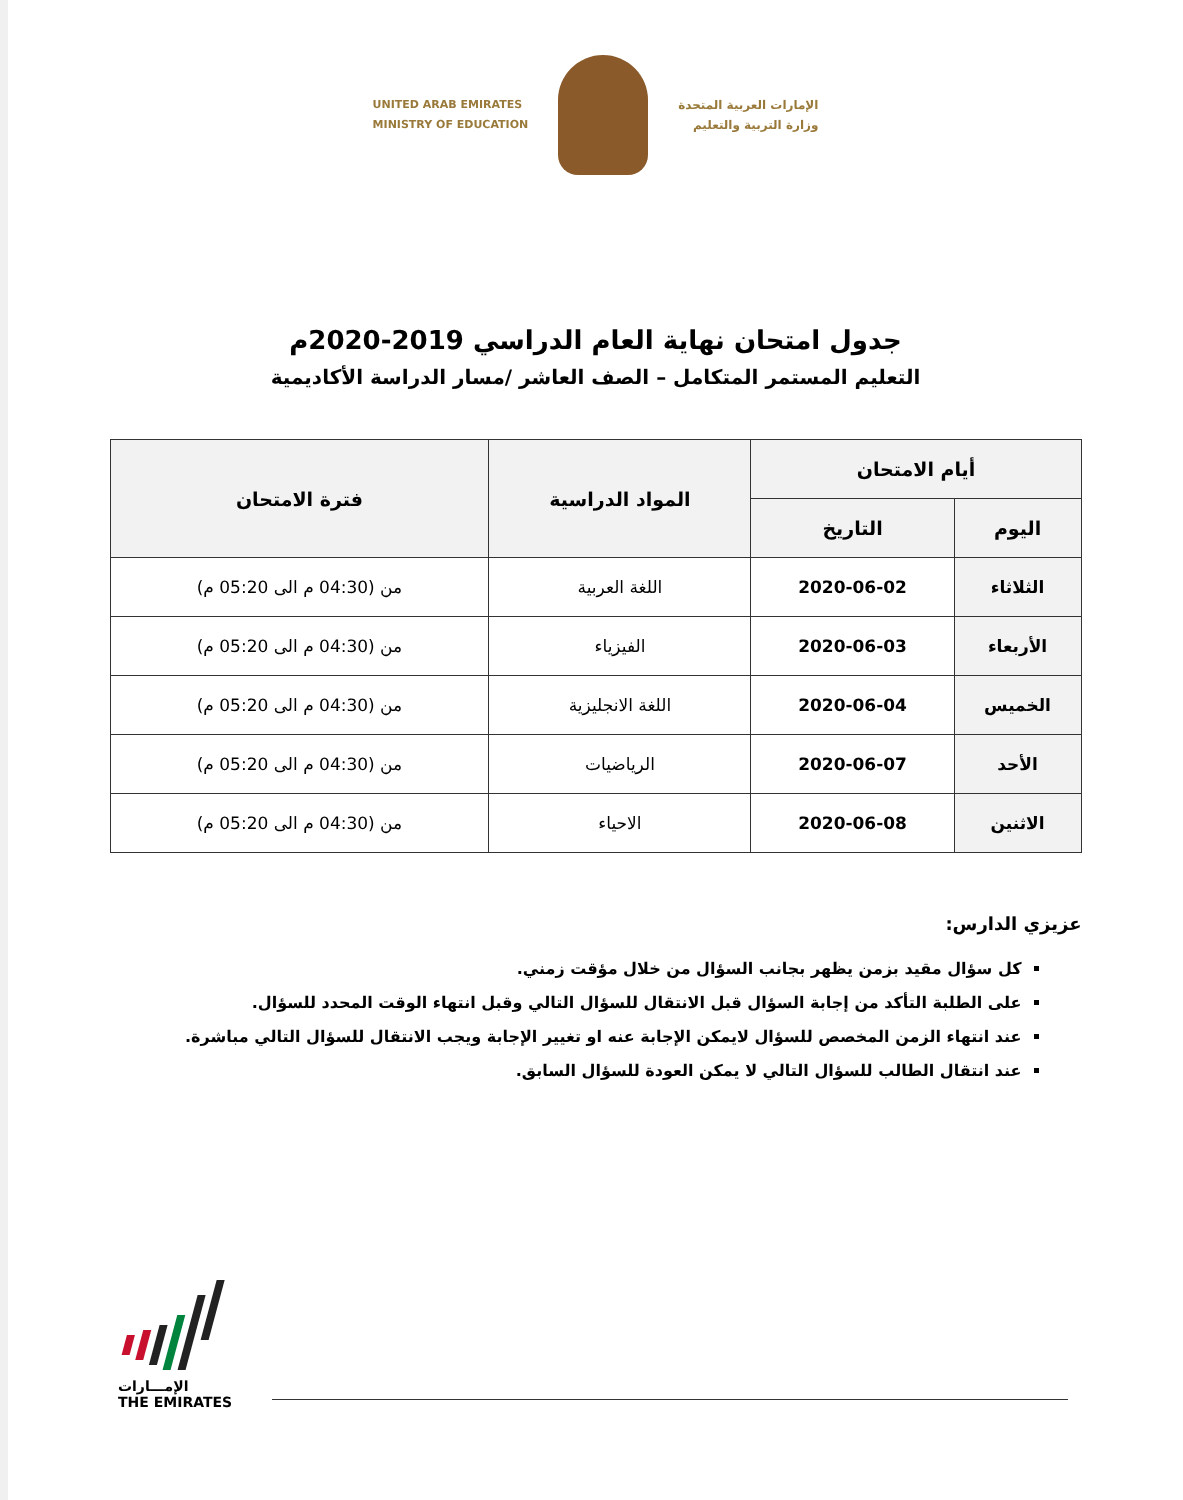UNITED ARAB EMIRATES
MINISTRY OF EDUCATION
الإمارات العربية المتحدة
وزارة التربية والتعليم
جدول امتحان نهاية العام الدراسي 2019-2020م
التعليم المستمر المتكامل – الصف العاشر /مسار الدراسة الأكاديمية
| أيام الامتحان | | المواد الدراسية | فترة الامتحان |
| --- | --- | --- | --- |
| اليوم | التاريخ | | |
| الثلاثاء | 2020-06-02 | اللغة العربية | من (04:30 م الى 05:20 م) |
| الأربعاء | 2020-06-03 | الفيزياء | من (04:30 م الى 05:20 م) |
| الخميس | 2020-06-04 | اللغة الانجليزية | من (04:30 م الى 05:20 م) |
| الأحد | 2020-06-07 | الرياضيات | من (04:30 م الى 05:20 م) |
| الاثنين | 2020-06-08 | الاحياء | من (04:30 م الى 05:20 م) |
عزيزي الدارس:
كل سؤال مقيد بزمن يظهر بجانب السؤال من خلال مؤقت زمني.
على الطلبة التأكد من إجابة السؤال قبل الانتقال للسؤال التالي وقبل انتهاء الوقت المحدد للسؤال.
عند انتهاء الزمن المخصص للسؤال لايمكن الإجابة عنه او تغيير الإجابة ويجب الانتقال للسؤال التالي مباشرة.
عند انتقال الطالب للسؤال التالي لا يمكن العودة للسؤال السابق.
الإمـــارات
THE EMIRATES